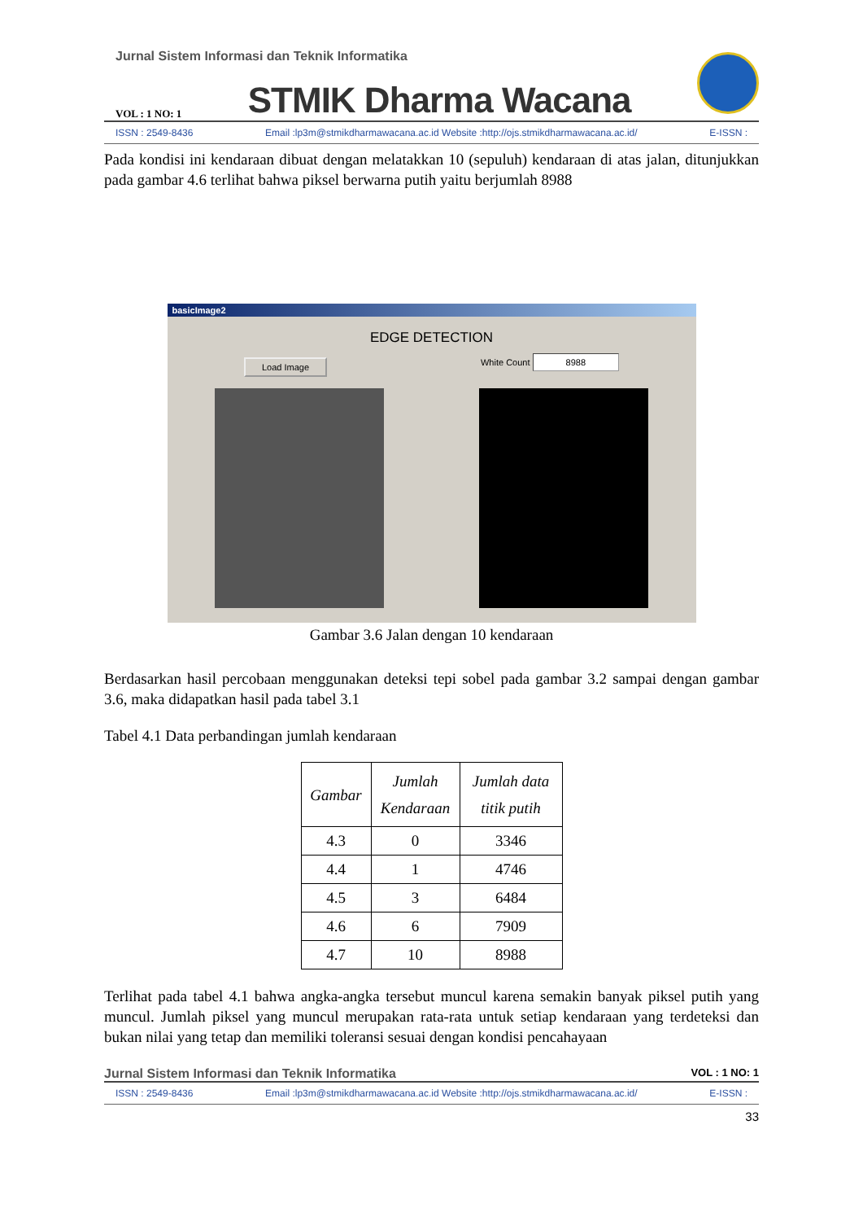Jurnal Sistem Informasi dan Teknik Informatika
VOL : 1 NO: 1 STMIK Dharma Wacana
ISSN : 2549-8436 Email :lp3m@stmikdharmawacana.ac.id Website :http://ojs.stmikdharmawacana.ac.id/ E-ISSN :
Pada kondisi ini kendaraan dibuat dengan melatakkan 10 (sepuluh) kendaraan di atas jalan, ditunjukkan pada gambar 4.6 terlihat bahwa piksel berwarna putih yaitu berjumlah 8988
basicImage2
EDGE DETECTION
Load Image White Count 8988
Gambar 3.6 Jalan dengan 10 kendaraan
Berdasarkan hasil percobaan menggunakan deteksi tepi sobel pada gambar 3.2 sampai dengan gambar 3.6, maka didapatkan hasil pada tabel 3.1
Tabel 4.1 Data perbandingan jumlah kendaraan
| Gambar | Jumlah Kendaraan | Jumlah data titik putih |
| --- | --- | --- |
| 4.3 | 0 | 3346 |
| 4.4 | 1 | 4746 |
| 4.5 | 3 | 6484 |
| 4.6 | 6 | 7909 |
| 4.7 | 10 | 8988 |
Terlihat pada tabel 4.1 bahwa angka-angka tersebut muncul karena semakin banyak piksel putih yang muncul. Jumlah piksel yang muncul merupakan rata-rata untuk setiap kendaraan yang terdeteksi dan bukan nilai yang tetap dan memiliki toleransi sesuai dengan kondisi pencahayaan
Jurnal Sistem Informasi dan Teknik Informatika VOL : 1 NO: 1
ISSN : 2549-8436 Email :lp3m@stmikdharmawacana.ac.id Website :http://ojs.stmikdharmawacana.ac.id/ E-ISSN :
33